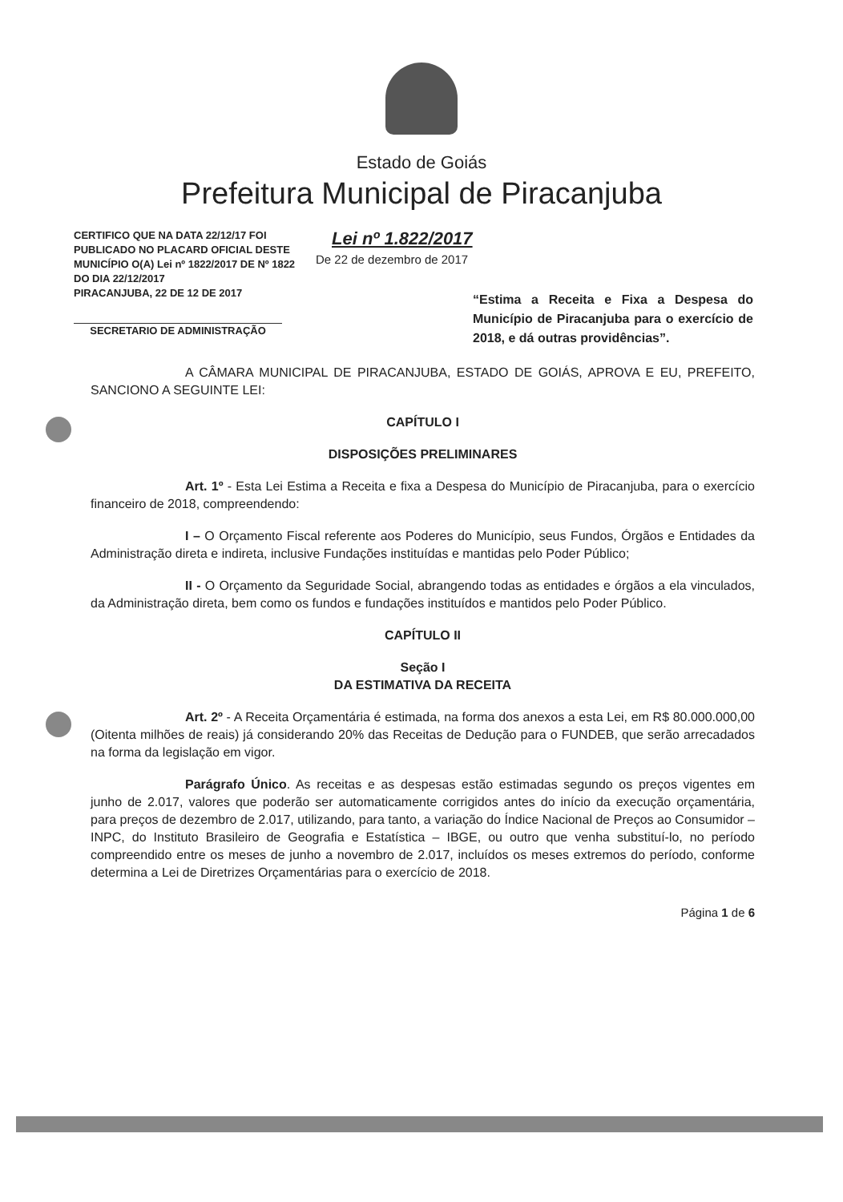Estado de Goiás
Prefeitura Municipal de Piracanjuba
CERTIFICO QUE NA DATA 22/12/17 FOI PUBLICADO NO PLACARD OFICIAL DESTE MUNICÍPIO O(A) Lei nº 1822/2017 DE Nº 1822 DO DIA 22/12/2017
PIRACANJUBA, 22 DE 12 DE 2017
SECRETARIO DE ADMINISTRAÇÃO
Lei nº 1.822/2017
De 22 de dezembro de 2017
“Estima a Receita e Fixa a Despesa do Município de Piracanjuba para o exercício de 2018, e dá outras providências”.
A CÂMARA MUNICIPAL DE PIRACANJUBA, ESTADO DE GOIÁS, APROVA E EU, PREFEITO, SANCIONO A SEGUINTE LEI:
CAPÍTULO I
DISPOSIÇÕES PRELIMINARES
Art. 1º - Esta Lei Estima a Receita e fixa a Despesa do Município de Piracanjuba, para o exercício financeiro de 2018, compreendendo:
I – O Orçamento Fiscal referente aos Poderes do Município, seus Fundos, Órgãos e Entidades da Administração direta e indireta, inclusive Fundações instituídas e mantidas pelo Poder Público;
II - O Orçamento da Seguridade Social, abrangendo todas as entidades e órgãos a ela vinculados, da Administração direta, bem como os fundos e fundações instituídos e mantidos pelo Poder Público.
CAPÍTULO II
Seção I
DA ESTIMATIVA DA RECEITA
Art. 2º - A Receita Orçamentária é estimada, na forma dos anexos a esta Lei, em R$ 80.000.000,00 (Oitenta milhões de reais) já considerando 20% das Receitas de Dedução para o FUNDEB, que serão arrecadados na forma da legislação em vigor.
Parágrafo Único. As receitas e as despesas estão estimadas segundo os preços vigentes em junho de 2.017, valores que poderão ser automaticamente corrigidos antes do início da execução orçamentária, para preços de dezembro de 2.017, utilizando, para tanto, a variação do Índice Nacional de Preços ao Consumidor – INPC, do Instituto Brasileiro de Geografia e Estatística – IBGE, ou outro que venha substituí-lo, no período compreendido entre os meses de junho a novembro de 2.017, incluídos os meses extremos do período, conforme determina a Lei de Diretrizes Orçamentárias para o exercício de 2018.
Página 1 de 6